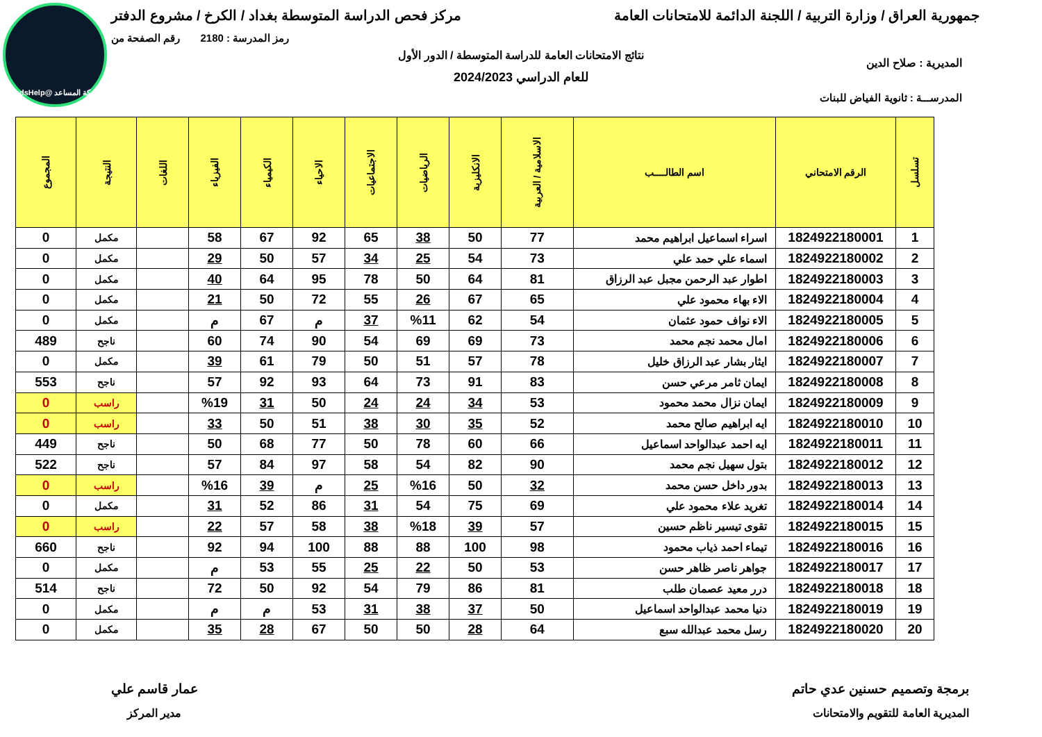شبكة المساعد @SadsHelp
جمهورية العراق / وزارة التربية / اللجنة الدائمة للامتحانات العامة
مركز فحص الدراسة المتوسطة بغداد / الكرخ / مشروع الدفتر
رمز المدرسة : 2180 رقم الصفحة من
نتائج الامتحانات العامة للدراسة المتوسطة / الدور الأول
المديرية : صلاح الدين
للعام الدراسي 2024/2023
المدرســـة : ثانوية الفياض للبنات
| تسلسل | الرقم الامتحاني | اسم الطالــــب | الاسلامية / العربية | الانكليزية | الرياضيات | الاجتماعيات | الاحياء | الكيمياء | الفيزياء | اللغات | النتيجة | المجموع |
| --- | --- | --- | --- | --- | --- | --- | --- | --- | --- | --- | --- | --- |
| 1 | 1824922180001 | اسراء اسماعيل ابراهيم محمد | 77 | 50 | 38 | 65 | 92 | 67 | 58 | | مكمل | 0 |
| 2 | 1824922180002 | اسماء علي حمد علي | 73 | 54 | 25 | 34 | 57 | 50 | 29 | | مكمل | 0 |
| 3 | 1824922180003 | اطوار عبد الرحمن مجبل عبد الرزاق | 81 | 64 | 50 | 78 | 95 | 64 | 40 | | مكمل | 0 |
| 4 | 1824922180004 | الاء بهاء محمود علي | 65 | 67 | 26 | 55 | 72 | 50 | 21 | | مكمل | 0 |
| 5 | 1824922180005 | الاء نواف حمود عثمان | 54 | 62 | %11 | 37 | م | 67 | م | | مكمل | 0 |
| 6 | 1824922180006 | امال محمد نجم محمد | 73 | 69 | 69 | 54 | 90 | 74 | 60 | | ناجح | 489 |
| 7 | 1824922180007 | ايثار بشار عبد الرزاق خليل | 78 | 57 | 51 | 50 | 79 | 61 | 39 | | مكمل | 0 |
| 8 | 1824922180008 | ايمان ثامر مرعي حسن | 83 | 91 | 73 | 64 | 93 | 92 | 57 | | ناجح | 553 |
| 9 | 1824922180009 | ايمان نزال محمد محمود | 53 | 34 | 24 | 24 | 50 | 31 | %19 | | راسب | 0 |
| 10 | 1824922180010 | ايه ابراهيم صالح محمد | 52 | 35 | 30 | 38 | 51 | 50 | 33 | | راسب | 0 |
| 11 | 1824922180011 | ايه احمد عبدالواحد اسماعيل | 66 | 60 | 78 | 50 | 77 | 68 | 50 | | ناجح | 449 |
| 12 | 1824922180012 | بتول سهيل نجم محمد | 90 | 82 | 54 | 58 | 97 | 84 | 57 | | ناجح | 522 |
| 13 | 1824922180013 | بدور داخل حسن محمد | 32 | 50 | %16 | 25 | م | 39 | %16 | | راسب | 0 |
| 14 | 1824922180014 | تغريد علاء محمود علي | 69 | 75 | 54 | 31 | 86 | 52 | 31 | | مكمل | 0 |
| 15 | 1824922180015 | تقوى تيسير ناظم حسين | 57 | 39 | %18 | 38 | 58 | 57 | 22 | | راسب | 0 |
| 16 | 1824922180016 | تيماء احمد ذياب محمود | 98 | 100 | 88 | 88 | 100 | 94 | 92 | | ناجح | 660 |
| 17 | 1824922180017 | جواهر ناصر ظاهر حسن | 53 | 50 | 22 | 25 | 55 | 53 | م | | مكمل | 0 |
| 18 | 1824922180018 | درر معيد عصمان طلب | 81 | 86 | 79 | 54 | 92 | 50 | 72 | | ناجح | 514 |
| 19 | 1824922180019 | دنيا محمد عبدالواحد اسماعيل | 50 | 37 | 38 | 31 | 53 | م | م | | مكمل | 0 |
| 20 | 1824922180020 | رسل محمد عبدالله سبع | 64 | 28 | 50 | 50 | 67 | 28 | 35 | | مكمل | 0 |
برمجة وتصميم حسنين عدي حاتم
المديرية العامة للتقويم والامتحانات
عمار قاسم علي
مدير المركز